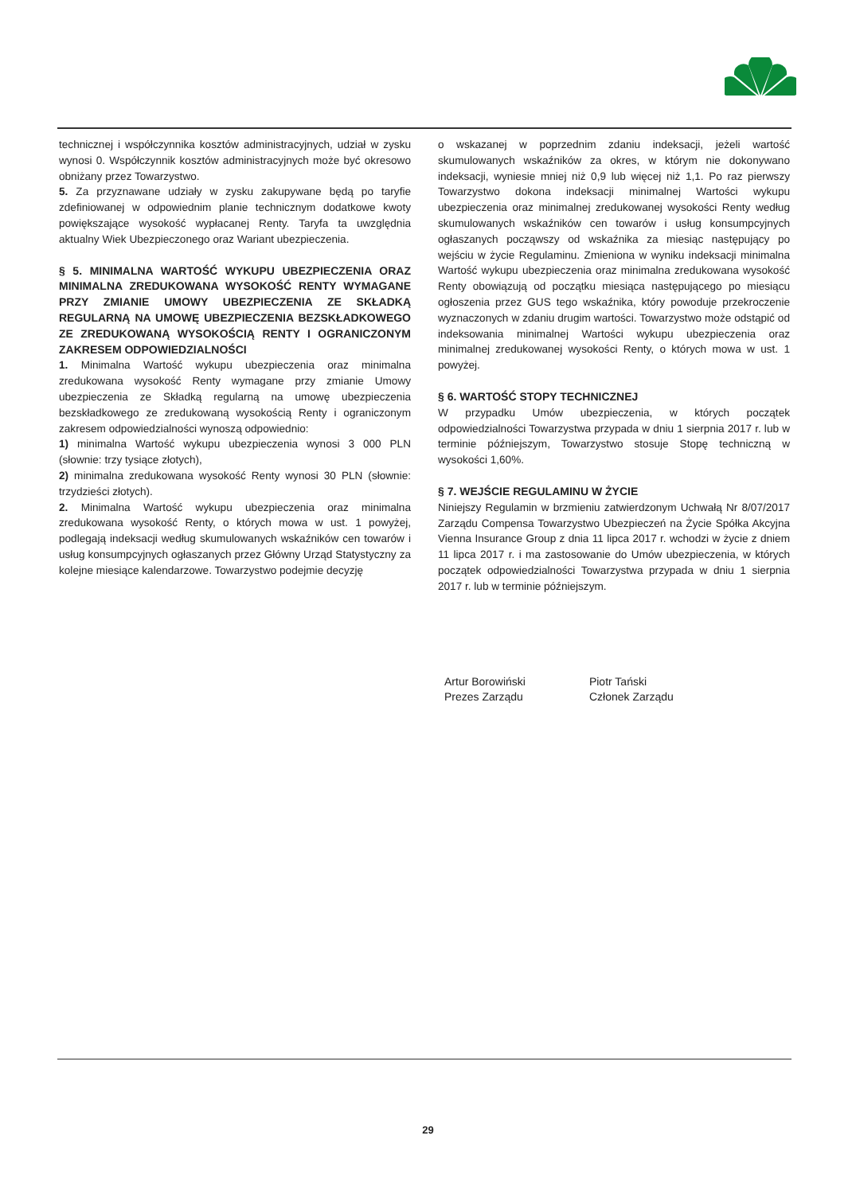technicznej i współczynnika kosztów administracyjnych, udział w zysku wynosi 0. Współczynnik kosztów administracyjnych może być okresowo obniżany przez Towarzystwo.
5. Za przyznawane udziały w zysku zakupywane będą po taryfie zdefiniowanej w odpowiednim planie technicznym dodatkowe kwoty powiększające wysokość wypłacanej Renty. Taryfa ta uwzględnia aktualny Wiek Ubezpieczonego oraz Wariant ubezpieczenia.
§ 5. MINIMALNA WARTOŚĆ WYKUPU UBEZPIECZENIA ORAZ MINIMALNA ZREDUKOWANA WYSOKOŚĆ RENTY WYMAGANE PRZY ZMIANIE UMOWY UBEZPIECZENIA ZE SKŁADKĄ REGULARNĄ NA UMOWĘ UBEZPIECZENIA BEZSKŁADKOWEGO ZE ZREDUKOWANĄ WYSOKOŚCIĄ RENTY I OGRANICZONYM ZAKRESEM ODPOWIEDZIALNOŚCI
1. Minimalna Wartość wykupu ubezpieczenia oraz minimalna zredukowana wysokość Renty wymagane przy zmianie Umowy ubezpieczenia ze Składką regularną na umowę ubezpieczenia bezskładkowego ze zredukowaną wysokością Renty i ograniczonym zakresem odpowiedzialności wynoszą odpowiednio:
1) minimalna Wartość wykupu ubezpieczenia wynosi 3 000 PLN (słownie: trzy tysiące złotych),
2) minimalna zredukowana wysokość Renty wynosi 30 PLN (słownie: trzydzieści złotych).
2. Minimalna Wartość wykupu ubezpieczenia oraz minimalna zredukowana wysokość Renty, o których mowa w ust. 1 powyżej, podlegają indeksacji według skumulowanych wskaźników cen towarów i usług konsumpcyjnych ogłaszanych przez Główny Urząd Statystyczny za kolejne miesiące kalendarzowe. Towarzystwo podejmie decyzję
o wskazanej w poprzednim zdaniu indeksacji, jeżeli wartość skumulowanych wskaźników za okres, w którym nie dokonywano indeksacji, wyniesie mniej niż 0,9 lub więcej niż 1,1. Po raz pierwszy Towarzystwo dokona indeksacji minimalnej Wartości wykupu ubezpieczenia oraz minimalnej zredukowanej wysokości Renty według skumulowanych wskaźników cen towarów i usług konsumpcyjnych ogłaszanych począwszy od wskaźnika za miesiąc następujący po wejściu w życie Regulaminu. Zmieniona w wyniku indeksacji minimalna Wartość wykupu ubezpieczenia oraz minimalna zredukowana wysokość Renty obowiązują od początku miesiąca następującego po miesiącu ogłoszenia przez GUS tego wskaźnika, który powoduje przekroczenie wyznaczonych w zdaniu drugim wartości. Towarzystwo może odstąpić od indeksowania minimalnej Wartości wykupu ubezpieczenia oraz minimalnej zredukowanej wysokości Renty, o których mowa w ust. 1 powyżej.
§ 6. WARTOŚĆ STOPY TECHNICZNEJ
W przypadku Umów ubezpieczenia, w których początek odpowiedzialności Towarzystwa przypada w dniu 1 sierpnia 2017 r. lub w terminie późniejszym, Towarzystwo stosuje Stopę techniczną w wysokości 1,60%.
§ 7. WEJŚCIE REGULAMINU W ŻYCIE
Niniejszy Regulamin w brzmieniu zatwierdzonym Uchwałą Nr 8/07/2017 Zarządu Compensa Towarzystwo Ubezpieczeń na Życie Spółka Akcyjna Vienna Insurance Group z dnia 11 lipca 2017 r. wchodzi w życie z dniem 11 lipca 2017 r. i ma zastosowanie do Umów ubezpieczenia, w których początek odpowiedzialności Towarzystwa przypada w dniu 1 sierpnia 2017 r. lub w terminie późniejszym.
Artur Borowiński
Prezes Zarządu
Piotr Tański
Członek Zarządu
29